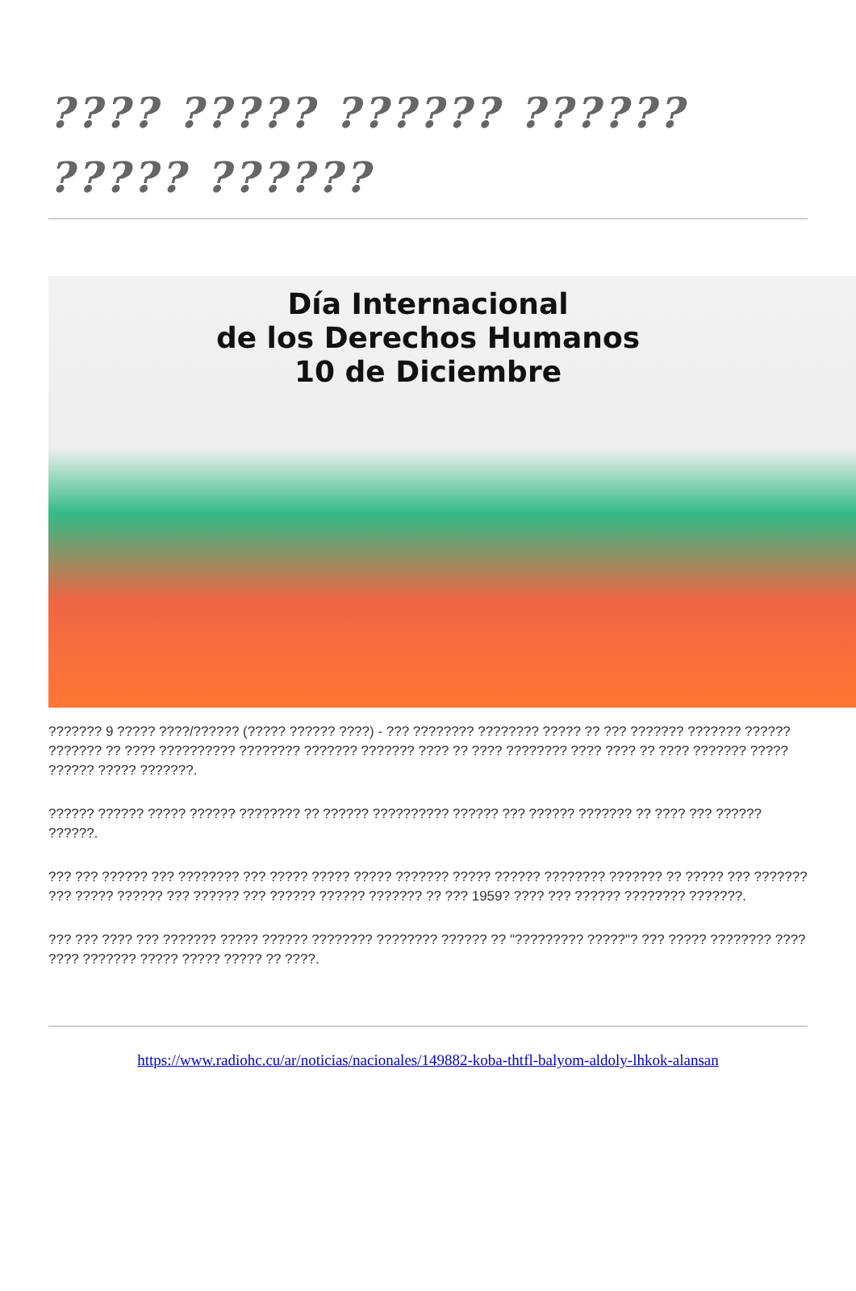???? ????? ?????? ?????? ????? ??????
Día Internacional
de los Derechos Humanos
10 de Diciembre
??????? 9 ????? ????/?????? (????? ?????? ????) - ??? ???????? ???????? ????? ?? ??? ??????? ??????? ?????? ??????? ?? ???? ?????????? ???????? ??????? ??????? ???? ?? ???? ???????? ???? ???? ?? ???? ??????? ????? ?????? ????? ???????.
?????? ?????? ????? ?????? ???????? ?? ?????? ?????????? ?????? ??? ?????? ??????? ?? ???? ??? ?????? ??????.
??? ??? ?????? ??? ???????? ??? ????? ????? ????? ??????? ????? ?????? ???????? ??????? ?? ????? ??? ??????? ??? ????? ?????? ??? ?????? ??? ?????? ?????? ??????? ?? ??? 1959? ???? ??? ?????? ???????? ???????.
??? ??? ???? ??? ??????? ????? ?????? ???????? ???????? ?????? ?? "????????? ?????"? ??? ????? ???????? ???? ???? ??????? ????? ????? ????? ?? ????.
https://www.radiohc.cu/ar/noticias/nacionales/149882-koba-thtfl-balyom-aldoly-lhkok-alansan